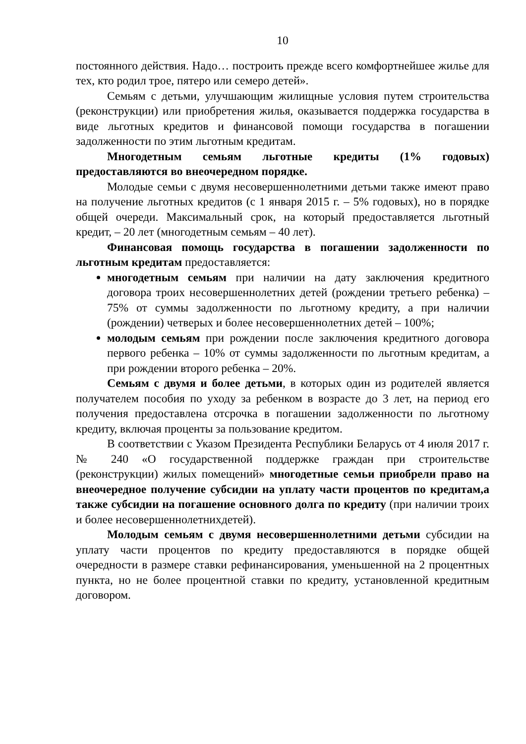10
постоянного действия. Надо… построить прежде всего комфортнейшее жилье для тех, кто родил трое, пятеро или семеро детей».
Семьям с детьми, улучшающим жилищные условия путем строительства (реконструкции) или приобретения жилья, оказывается поддержка государства в виде льготных кредитов и финансовой помощи государства в погашении задолженности по этим льготным кредитам.
Многодетным семьям льготные кредиты (1% годовых) предоставляются во внеочередном порядке.
Молодые семьи с двумя несовершеннолетними детьми также имеют право на получение льготных кредитов (с 1 января 2015 г. – 5% годовых), но в порядке общей очереди. Максимальный срок, на который предоставляется льготный кредит, – 20 лет (многодетным семьям – 40 лет).
Финансовая помощь государства в погашении задолженности по льготным кредитам предоставляется:
многодетным семьям при наличии на дату заключения кредитного договора троих несовершеннолетних детей (рождении третьего ребенка) – 75% от суммы задолженности по льготному кредиту, а при наличии (рождении) четверых и более несовершеннолетних детей – 100%;
молодым семьям при рождении после заключения кредитного договора первого ребенка – 10% от суммы задолженности по льготным кредитам, а при рождении второго ребенка – 20%.
Семьям с двумя и более детьми, в которых один из родителей является получателем пособия по уходу за ребенком в возрасте до 3 лет, на период его получения предоставлена отсрочка в погашении задолженности по льготному кредиту, включая проценты за пользование кредитом.
В соответствии с Указом Президента Республики Беларусь от 4 июля 2017 г. № 240 «О государственной поддержке граждан при строительстве (реконструкции) жилых помещений» многодетные семьи приобрели право на внеочередное получение субсидии на уплату части процентов по кредитам,а также субсидии на погашение основного долга по кредиту (при наличии троих и более несовершеннолетнихдетей).
Молодым семьям с двумя несовершеннолетними детьми субсидии на уплату части процентов по кредиту предоставляются в порядке общей очередности в размере ставки рефинансирования, уменьшенной на 2 процентных пункта, но не более процентной ставки по кредиту, установленной кредитным договором.